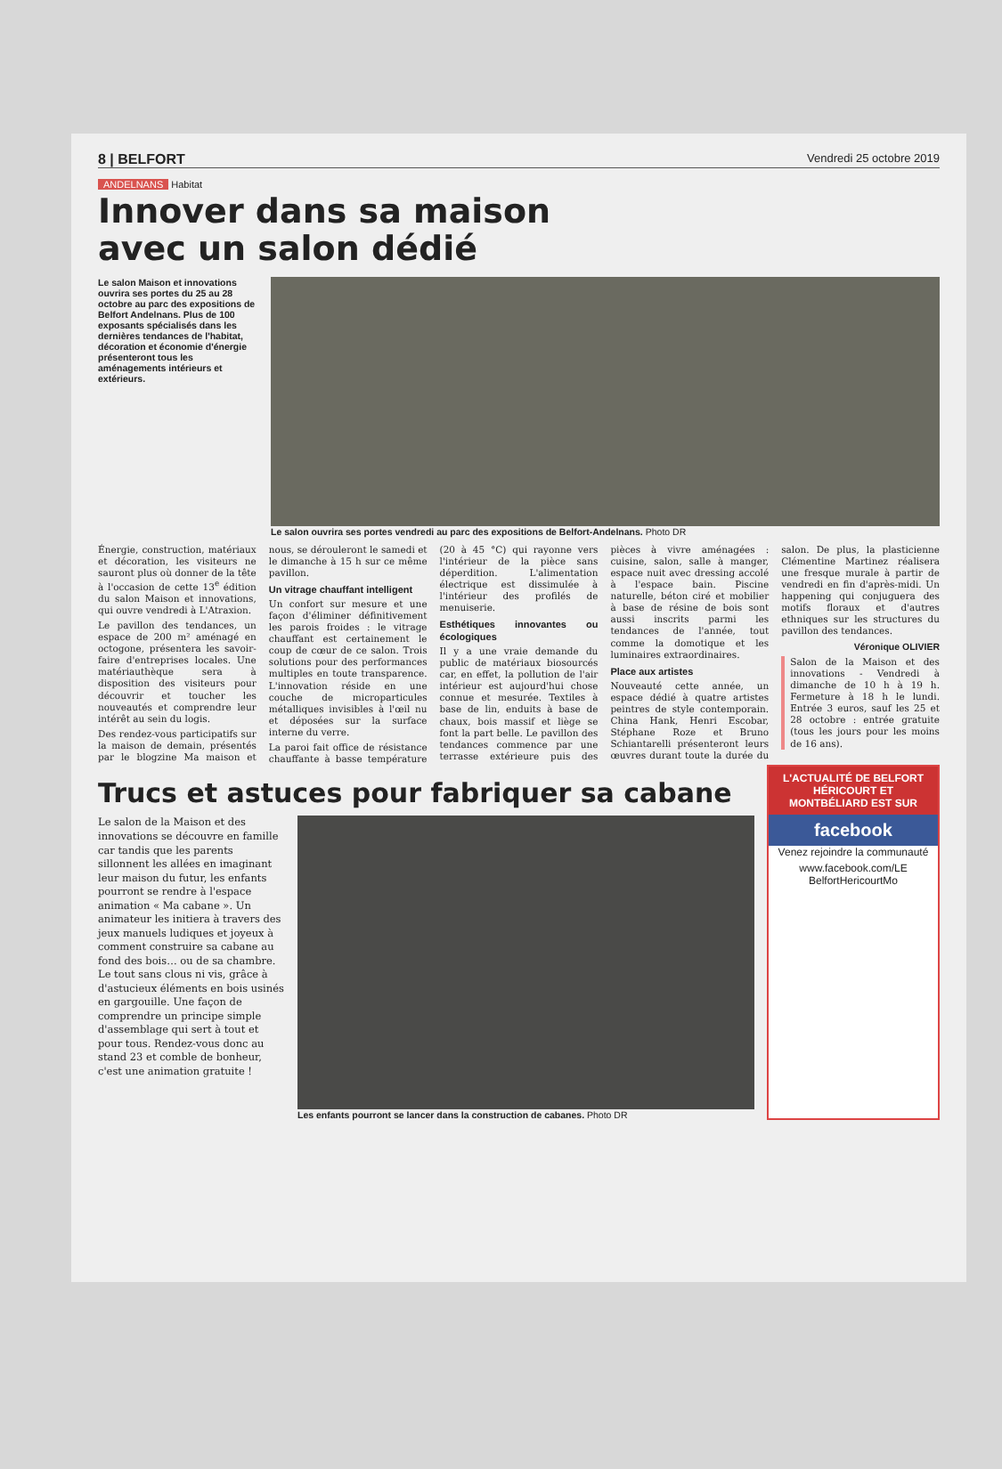8 | BELFORT
Vendredi 25 octobre 2019
ANDELNANS Habitat
Innover dans sa maison
avec un salon dédié
Le salon Maison et innovations ouvrira ses portes du 25 au 28 octobre au parc des expositions de Belfort Andelnans. Plus de 100 exposants spécialisés dans les dernières tendances de l'habitat, décoration et économie d'énergie présenteront tous les aménagements intérieurs et extérieurs.
Le salon ouvrira ses portes vendredi au parc des expositions de Belfort-Andelnans. Photo DR
Énergie, construction, matériaux et décoration, les visiteurs ne sauront plus où donner de la tête à l'occasion de cette 13<sup>e</sup> édition du salon Maison et innovations, qui ouvre vendredi à L'Atraxion.
Le pavillon des tendances, un espace de 200 m² aménagé en octogone, présentera les savoir-faire d'entreprises locales. Une matériauthèque sera à disposition des visiteurs pour découvrir et toucher les nouveautés et comprendre leur intérêt au sein du logis.
Des rendez-vous participatifs sur la maison de demain, présentés par le blogzine Ma maison et nous, se dérouleront le samedi et le dimanche à 15 h sur ce même pavillon.
Un vitrage chauffant intelligent
Un confort sur mesure et une façon d'éliminer définitivement les parois froides : le vitrage chauffant est certainement le coup de cœur de ce salon. Trois solutions pour des performances multiples en toute transparence. L'innovation réside en une couche de microparticules métalliques invisibles à l'œil nu et déposées sur la surface interne du verre.
La paroi fait office de résistance chauffante à basse température (20 à 45 °C) qui rayonne vers l'intérieur de la pièce sans déperdition. L'alimentation électrique est dissimulée à l'intérieur des profilés de menuiserie.
Esthétiques innovantes ou écologiques
Il y a une vraie demande du public de matériaux biosourcés car, en effet, la pollution de l'air intérieur est aujourd'hui chose connue et mesurée. Textiles à base de lin, enduits à base de chaux, bois massif et liège se font la part belle. Le pavillon des tendances commence par une terrasse extérieure puis des pièces à vivre aménagées : cuisine, salon, salle à manger, espace nuit avec dressing accolé à l'espace bain. Piscine naturelle, béton ciré et mobilier à base de résine de bois sont aussi inscrits parmi les tendances de l'année, tout comme la domotique et les luminaires extraordinaires.
Place aux artistes
Nouveauté cette année, un espace dédié à quatre artistes peintres de style contemporain. China Hank, Henri Escobar, Stéphane Roze et Bruno Schiantarelli présenteront leurs œuvres durant toute la durée du salon. De plus, la plasticienne Clémentine Martinez réalisera une fresque murale à partir de vendredi en fin d'après-midi. Un happening qui conjuguera des motifs floraux et d'autres ethniques sur les structures du pavillon des tendances.
Véronique OLIVIER
Salon de la Maison et des innovations - Vendredi à dimanche de 10 h à 19 h. Fermeture à 18 h le lundi. Entrée 3 euros, sauf les 25 et 28 octobre : entrée gratuite (tous les jours pour les moins de 16 ans).
Trucs et astuces pour fabriquer sa cabane
Le salon de la Maison et des innovations se découvre en famille car tandis que les parents sillonnent les allées en imaginant leur maison du futur, les enfants pourront se rendre à l'espace animation « Ma cabane ». Un animateur les initiera à travers des jeux manuels ludiques et joyeux à comment construire sa cabane au fond des bois… ou de sa chambre. Le tout sans clous ni vis, grâce à d'astucieux éléments en bois usinés en gargouille. Une façon de comprendre un principe simple d'assemblage qui sert à tout et pour tous. Rendez-vous donc au stand 23 et comble de bonheur, c'est une animation gratuite !
Les enfants pourront se lancer dans la construction de cabanes. Photo DR
L'ACTUALITÉ DE BELFORT HÉRICOURT ET MONTBÉLIARD EST SUR
facebook
Venez rejoindre la communauté
www.facebook.com/LE BelfortHericourtMo